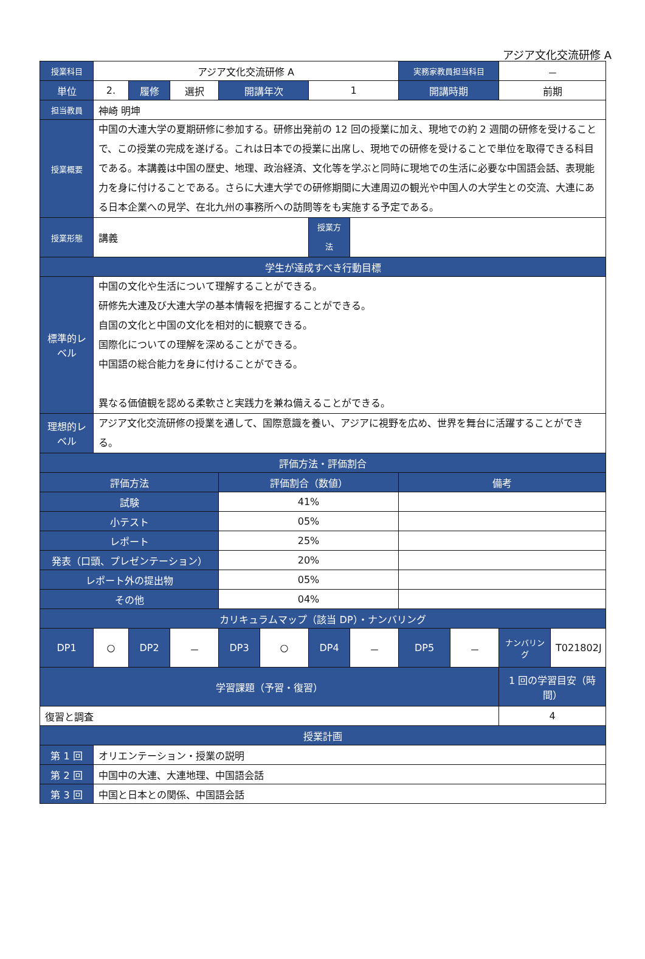アジア文化交流研修 A
| 授業科目 | アジア文化交流研修 A | | | | | | | 実務家教員担当科目 | | － | |
| 単位 | 2. | 履修 | 選択 | 開講年次 | | 1 | | 開講時期 | | 前期 | |
| 担当教員 | 神崎 明坤 | | | | | | | | | | |
| 授業概要 | 中国の大連大学の夏期研修に参加する。研修出発前の 12 回の授業に加え、現地での約 2 週間の研修を受けることで、この授業の完成を遂げる。これは日本での授業に出席し、現地での研修を受けることで単位を取得できる科目である。本講義は中国の歴史、地理、政治経済、文化等を学ぶと同時に現地での生活に必要な中国語会話、表現能力を身に付けることである。さらに大連大学での研修期間に大連周辺の観光や中国人の大学生との交流、大連にある日本企業への見学、在北九州の事務所への訪問等をも実施する予定である。 | | | | | | | | | | |
| 授業形態 | 講義 | | | | | 授業方法 | | | | | |
| 学生が達成すべき行動目標 | | | | | | | | | | | |
| 標準的レベル | 中国の文化や生活について理解することができる。 研修先大連及び大連大学の基本情報を把握することができる。 自国の文化と中国の文化を相対的に観察できる。 国際化についての理解を深めることができる。 中国語の総合能力を身に付けることができる。 異なる価値観を認める柔軟さと実践力を兼ね備えることができる。 | | | | | | | | | | |
| 理想的レベル | アジア文化交流研修の授業を通して、国際意識を養い、アジアに視野を広め、世界を舞台に活躍することができる。 | | | | | | | | | | |
| 評価方法・評価割合 | | | | | | | | | | | |
| 評価方法 | | | | 評価割合（数値） | | | | 備考 | | | |
| 試験 | | | | 41% | | | | | | | |
| 小テスト | | | | 05% | | | | | | | |
| レポート | | | | 25% | | | | | | | |
| 発表（口頭、プレゼンテーション） | | | | 20% | | | | | | | |
| レポート外の提出物 | | | | 05% | | | | | | | |
| その他 | | | | 04% | | | | | | | |
| カリキュラムマップ（該当 DP）・ナンバリング | | | | | | | | | | | |
| DP1 | ○ | DP2 | － | DP3 | ○ | DP4 | － | DP5 | － | ナンバリング | T021802J |
| 学習課題（予習・復習） | | | | | | | | | | 1 回の学習目安（時間） | |
| 復習と調査 | | | | | | | | | | 4 | |
| 授業計画 | | | | | | | | | | | |
| 第 1 回 | オリエンテーション・授業の説明 | | | | | | | | | | |
| 第 2 回 | 中国中の大連、大連地理、中国語会話 | | | | | | | | | | |
| 第 3 回 | 中国と日本との関係、中国語会話 | | | | | | | | | | |